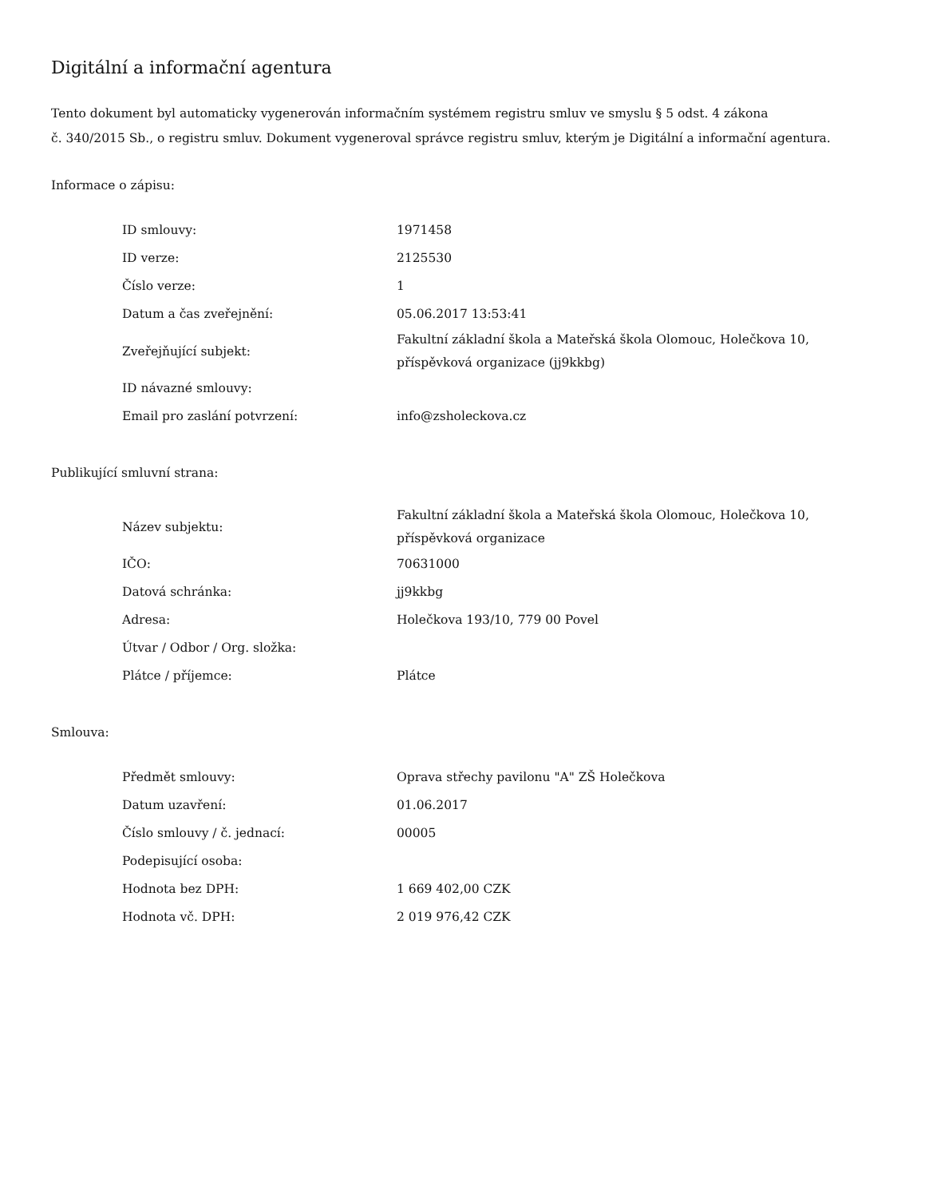Digitální a informační agentura
Tento dokument byl automaticky vygenerován informačním systémem registru smluv ve smyslu § 5 odst. 4 zákona
č. 340/2015 Sb., o registru smluv. Dokument vygeneroval správce registru smluv, kterým je Digitální a informační agentura.
Informace o zápisu:
| ID smlouvy: | 1971458 |
| ID verze: | 2125530 |
| Číslo verze: | 1 |
| Datum a čas zveřejnění: | 05.06.2017 13:53:41 |
| Zveřejňující subjekt: | Fakultní základní škola a Mateřská škola Olomouc, Holečkova 10, příspěvková organizace (jj9kkbg) |
| ID návazné smlouvy: | |
| Email pro zaslání potvrzení: | info@zsholeckova.cz |
Publikující smluvní strana:
| Název subjektu: | Fakultní základní škola a Mateřská škola Olomouc, Holečkova 10, příspěvková organizace |
| IČO: | 70631000 |
| Datová schránka: | jj9kkbg |
| Adresa: | Holečkova 193/10, 779 00 Povel |
| Útvar / Odbor / Org. složka: | |
| Plátce / příjemce: | Plátce |
Smlouva:
| Předmět smlouvy: | Oprava střechy pavilonu "A" ZŠ Holečkova |
| Datum uzavření: | 01.06.2017 |
| Číslo smlouvy / č. jednací: | 00005 |
| Podepisující osoba: | |
| Hodnota bez DPH: | 1 669 402,00 CZK |
| Hodnota vč. DPH: | 2 019 976,42 CZK |